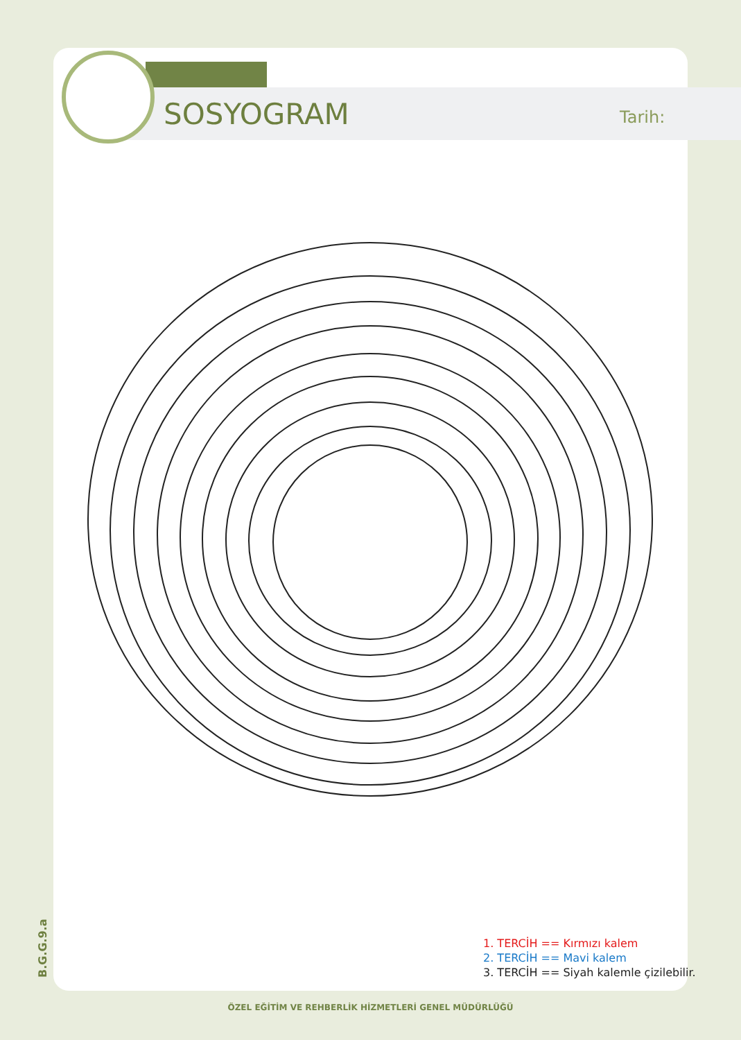SOSYOGRAM Tarih:
B.G.G.9.a
1. TERCİH == Kırmızı kalem
2. TERCİH == Mavi kalem
3. TERCİH == Siyah kalemle çizilebilir.
ÖZEL EĞİTİM VE REHBERLİK HİZMETLERİ GENEL MÜDÜRLÜĞÜ